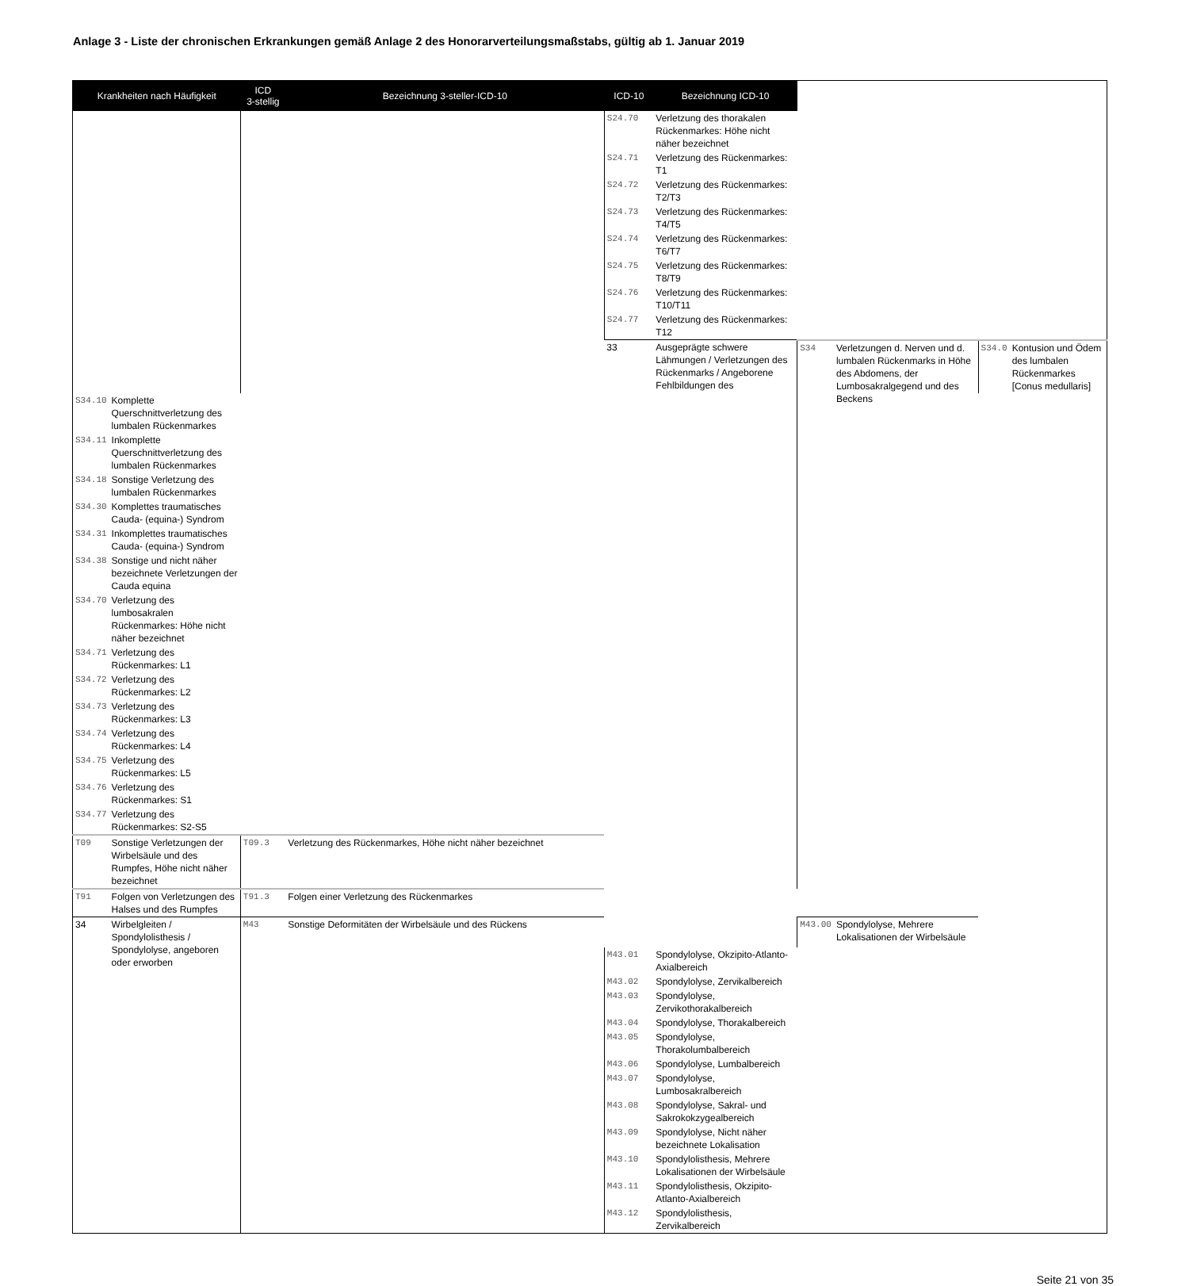Anlage 3 - Liste der chronischen Erkrankungen gemäß Anlage 2 des Honorarverteilungsmaßstabs, gültig ab 1. Januar 2019
| Krankheiten nach Häufigkeit | | ICD 3-stellig | Bezeichnung 3-steller-ICD-10 | ICD-10 | Bezeichnung ICD-10 | | | | |
| --- | --- | --- | --- | --- | --- | --- | --- | --- | --- |
| | | | | S24.70 | Verletzung des thorakalen Rückenmarkes: Höhe nicht näher bezeichnet | | | | |
| | | | | S24.71 | Verletzung des Rückenmarkes: T1 | | | | |
| | | | | S24.72 | Verletzung des Rückenmarkes: T2/T3 | | | | |
| | | | | S24.73 | Verletzung des Rückenmarkes: T4/T5 | | | | |
| | | | | S24.74 | Verletzung des Rückenmarkes: T6/T7 | | | | |
| | | | | S24.75 | Verletzung des Rückenmarkes: T8/T9 | | | | |
| | | | | S24.76 | Verletzung des Rückenmarkes: T10/T11 | | | | |
| | | | | S24.77 | Verletzung des Rückenmarkes: T12 | | | | |
| | | | | 33 | Ausgeprägte schwere Lähmungen / Verletzungen des Rückenmarks / Angeborene Fehlbildungen des | S34 | Verletzungen d. Nerven und d. lumbalen Rückenmarks in Höhe des Abdomens, der Lumbosakralgegend und des Beckens | S34.0 | Kontusion und Ödem des lumbalen Rückenmarkes [Conus medullaris] |
| S34.10 | Komplette Querschnittverletzung des lumbalen Rückenmarkes | | | | | | | | |
| S34.11 | Inkomplette Querschnittverletzung des lumbalen Rückenmarkes | | | | | | | | |
| S34.18 | Sonstige Verletzung des lumbalen Rückenmarkes | | | | | | | | |
| S34.30 | Komplettes traumatisches Cauda- (equina-) Syndrom | | | | | | | | |
| S34.31 | Inkomplettes traumatisches Cauda- (equina-) Syndrom | | | | | | | | |
| S34.38 | Sonstige und nicht näher bezeichnete Verletzungen der Cauda equina | | | | | | | | |
| S34.70 | Verletzung des lumbosakralen Rückenmarkes: Höhe nicht näher bezeichnet | | | | | | | | |
| S34.71 | Verletzung des Rückenmarkes: L1 | | | | | | | | |
| S34.72 | Verletzung des Rückenmarkes: L2 | | | | | | | | |
| S34.73 | Verletzung des Rückenmarkes: L3 | | | | | | | | |
| S34.74 | Verletzung des Rückenmarkes: L4 | | | | | | | | |
| S34.75 | Verletzung des Rückenmarkes: L5 | | | | | | | | |
| S34.76 | Verletzung des Rückenmarkes: S1 | | | | | | | | |
| S34.77 | Verletzung des Rückenmarkes: S2-S5 | | | | | | | | |
| T09 | Sonstige Verletzungen der Wirbelsäule und des Rumpfes, Höhe nicht näher bezeichnet | T09.3 | Verletzung des Rückenmarkes, Höhe nicht näher bezeichnet | | | | | | |
| T91 | Folgen von Verletzungen des Halses und des Rumpfes | T91.3 | Folgen einer Verletzung des Rückenmarkes | | | | | | |
| 34 | Wirbelgleiten / Spondylolisthesis / Spondylolyse, angeboren oder erworben | M43 | Sonstige Deformitäten der Wirbelsäule und des Rückens | | | M43.00 | Spondylolyse, Mehrere Lokalisationen der Wirbelsäule | | |
| | | | | M43.01 | Spondylolyse, Okzipito-Atlanto-Axialbereich | | | | |
| | | | | M43.02 | Spondylolyse, Zervikalbereich | | | | |
| | | | | M43.03 | Spondylolyse, Zervikothorakalbereich | | | | |
| | | | | M43.04 | Spondylolyse, Thorakalbereich | | | | |
| | | | | M43.05 | Spondylolyse, Thorakolumbalbereich | | | | |
| | | | | M43.06 | Spondylolyse, Lumbalbereich | | | | |
| | | | | M43.07 | Spondylolyse, Lumbosakralbereich | | | | |
| | | | | M43.08 | Spondylolyse, Sakral- und Sakrokokzygealbereich | | | | |
| | | | | M43.09 | Spondylolyse, Nicht näher bezeichnete Lokalisation | | | | |
| | | | | M43.10 | Spondylolisthesis, Mehrere Lokalisationen der Wirbelsäule | | | | |
| | | | | M43.11 | Spondylolisthesis, Okzipito-Atlanto-Axialbereich | | | | |
| | | | | M43.12 | Spondylolisthesis, Zervikalbereich | | | | |
Seite 21 von 35